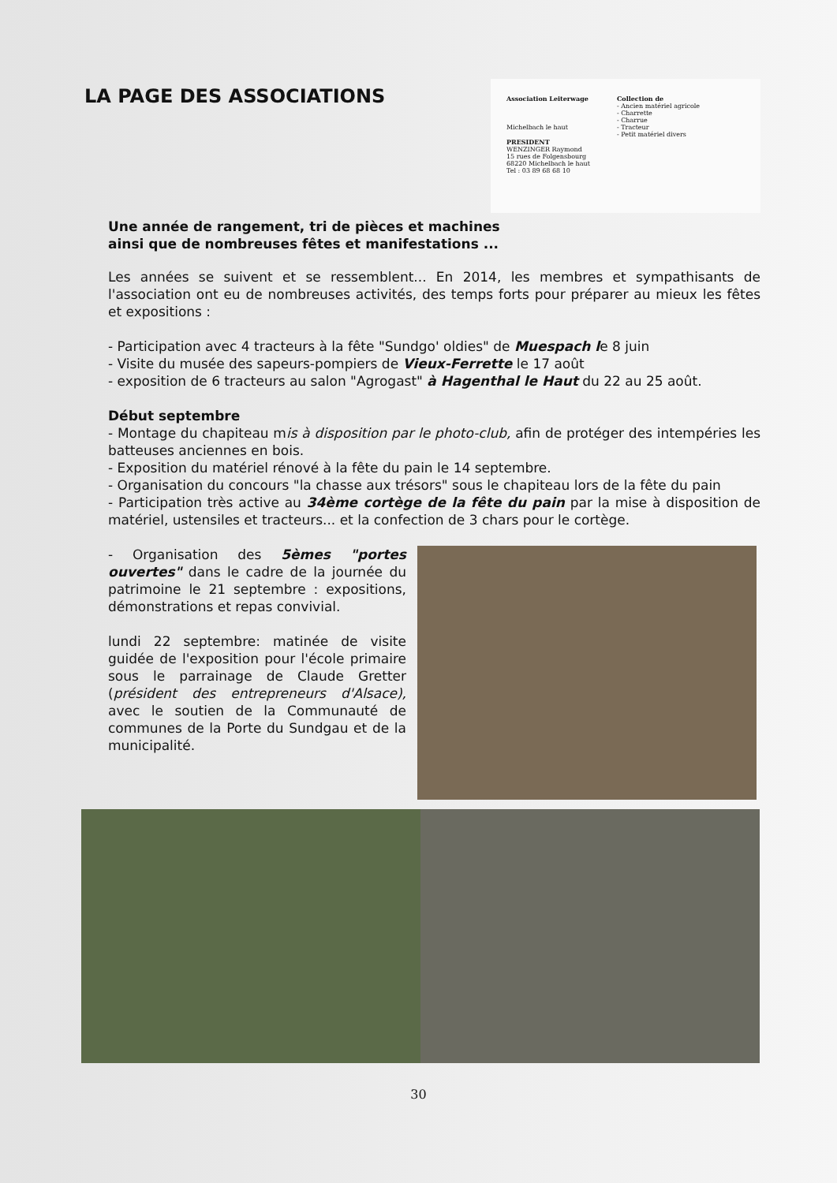LA PAGE DES ASSOCIATIONS
Association Leiterwage
Michelbach le haut
PRESIDENT
WENZINGER Raymond
15 rues de Folgensbourg
68220 Michelbach le haut
Tel : 03 89 68 68 10
Collection de
- Ancien matériel agricole
- Charrette
- Charrue
- Tracteur
- Petit matériel divers
Une année de rangement, tri de pièces et machines
ainsi que de nombreuses fêtes et manifestations ...
Les années se suivent et se ressemblent... En 2014, les membres et sympathisants de l'association ont eu de nombreuses activités, des temps forts pour préparer au mieux les fêtes et expositions :
- Participation avec 4 tracteurs à la fête "Sundgo' oldies" de Muespach le 8 juin
- Visite du musée des sapeurs-pompiers de Vieux-Ferrette le 17 août
- exposition de 6 tracteurs au salon "Agrogast" à Hagenthal le Haut du 22 au 25 août.
Début septembre
- Montage du chapiteau mis à disposition par le photo-club, afin de protéger des intempéries les batteuses anciennes en bois.
- Exposition du matériel rénové à la fête du pain le 14 septembre.
- Organisation du concours "la chasse aux trésors" sous le chapiteau lors de la fête du pain
- Participation très active au 34ème cortège de la fête du pain par la mise à disposition de matériel, ustensiles et tracteurs... et la confection de 3 chars pour le cortège.
- Organisation des 5èmes "portes ouvertes" dans le cadre de la journée du patrimoine le 21 septembre : expositions, démonstrations et repas convivial.
lundi 22 septembre: matinée de visite guidée de l'exposition pour l'école primaire sous le parrainage de Claude Gretter (président des entrepreneurs d'Alsace), avec le soutien de la Communauté de communes de la Porte du Sundgau et de la municipalité.
30